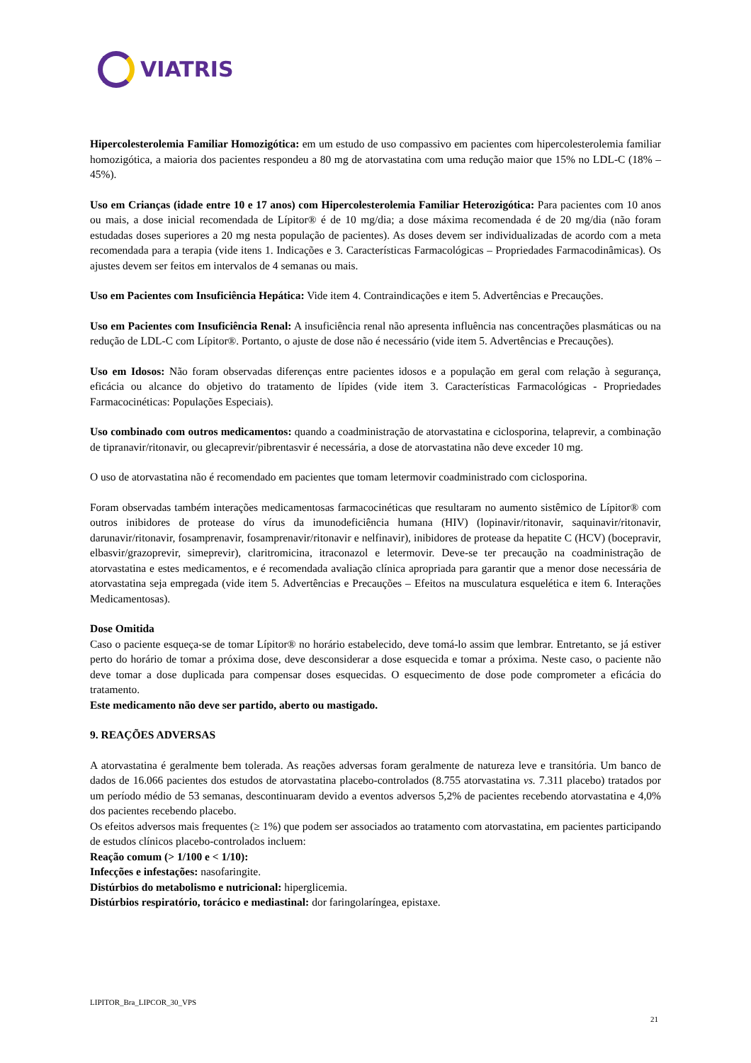VIATRIS
Hipercolesterolemia Familiar Homozigótica: em um estudo de uso compassivo em pacientes com hipercolesterolemia familiar homozigótica, a maioria dos pacientes respondeu a 80 mg de atorvastatina com uma redução maior que 15% no LDL-C (18% – 45%).
Uso em Crianças (idade entre 10 e 17 anos) com Hipercolesterolemia Familiar Heterozigótica: Para pacientes com 10 anos ou mais, a dose inicial recomendada de Lípitor® é de 10 mg/dia; a dose máxima recomendada é de 20 mg/dia (não foram estudadas doses superiores a 20 mg nesta população de pacientes). As doses devem ser individualizadas de acordo com a meta recomendada para a terapia (vide itens 1. Indicações e 3. Características Farmacológicas – Propriedades Farmacodinâmicas). Os ajustes devem ser feitos em intervalos de 4 semanas ou mais.
Uso em Pacientes com Insuficiência Hepática: Vide item 4. Contraindicações e item 5. Advertências e Precauções.
Uso em Pacientes com Insuficiência Renal: A insuficiência renal não apresenta influência nas concentrações plasmáticas ou na redução de LDL-C com Lípitor®. Portanto, o ajuste de dose não é necessário (vide item 5. Advertências e Precauções).
Uso em Idosos: Não foram observadas diferenças entre pacientes idosos e a população em geral com relação à segurança, eficácia ou alcance do objetivo do tratamento de lípides (vide item 3. Características Farmacológicas - Propriedades Farmacocinéticas: Populações Especiais).
Uso combinado com outros medicamentos: quando a coadministração de atorvastatina e ciclosporina, telaprevir, a combinação de tipranavir/ritonavir, ou glecaprevir/pibrentasvir é necessária, a dose de atorvastatina não deve exceder 10 mg.
O uso de atorvastatina não é recomendado em pacientes que tomam letermovir coadministrado com ciclosporina.
Foram observadas também interações medicamentosas farmacocinéticas que resultaram no aumento sistêmico de Lípitor® com outros inibidores de protease do vírus da imunodeficiência humana (HIV) (lopinavir/ritonavir, saquinavir/ritonavir, darunavir/ritonavir, fosamprenavir, fosamprenavir/ritonavir e nelfinavir), inibidores de protease da hepatite C (HCV) (bocepravir, elbasvir/grazoprevir, simeprevir), claritromicina, itraconazol e letermovir. Deve-se ter precaução na coadministração de atorvastatina e estes medicamentos, e é recomendada avaliação clínica apropriada para garantir que a menor dose necessária de atorvastatina seja empregada (vide item 5. Advertências e Precauções – Efeitos na musculatura esquelética e item 6. Interações Medicamentosas).
Dose Omitida
Caso o paciente esqueça-se de tomar Lípitor® no horário estabelecido, deve tomá-lo assim que lembrar. Entretanto, se já estiver perto do horário de tomar a próxima dose, deve desconsiderar a dose esquecida e tomar a próxima. Neste caso, o paciente não deve tomar a dose duplicada para compensar doses esquecidas. O esquecimento de dose pode comprometer a eficácia do tratamento.
Este medicamento não deve ser partido, aberto ou mastigado.
9. REAÇÕES ADVERSAS
A atorvastatina é geralmente bem tolerada. As reações adversas foram geralmente de natureza leve e transitória. Um banco de dados de 16.066 pacientes dos estudos de atorvastatina placebo-controlados (8.755 atorvastatina vs. 7.311 placebo) tratados por um período médio de 53 semanas, descontinuaram devido a eventos adversos 5,2% de pacientes recebendo atorvastatina e 4,0% dos pacientes recebendo placebo.
Os efeitos adversos mais frequentes (≥ 1%) que podem ser associados ao tratamento com atorvastatina, em pacientes participando de estudos clínicos placebo-controlados incluem:
Reação comum (> 1/100 e < 1/10):
Infecções e infestações: nasofaringite.
Distúrbios do metabolismo e nutricional: hiperglicemia.
Distúrbios respiratório, torácico e mediastinal: dor faringolaríngea, epistaxe.
LIPITOR_Bra_LIPCOR_30_VPS
21